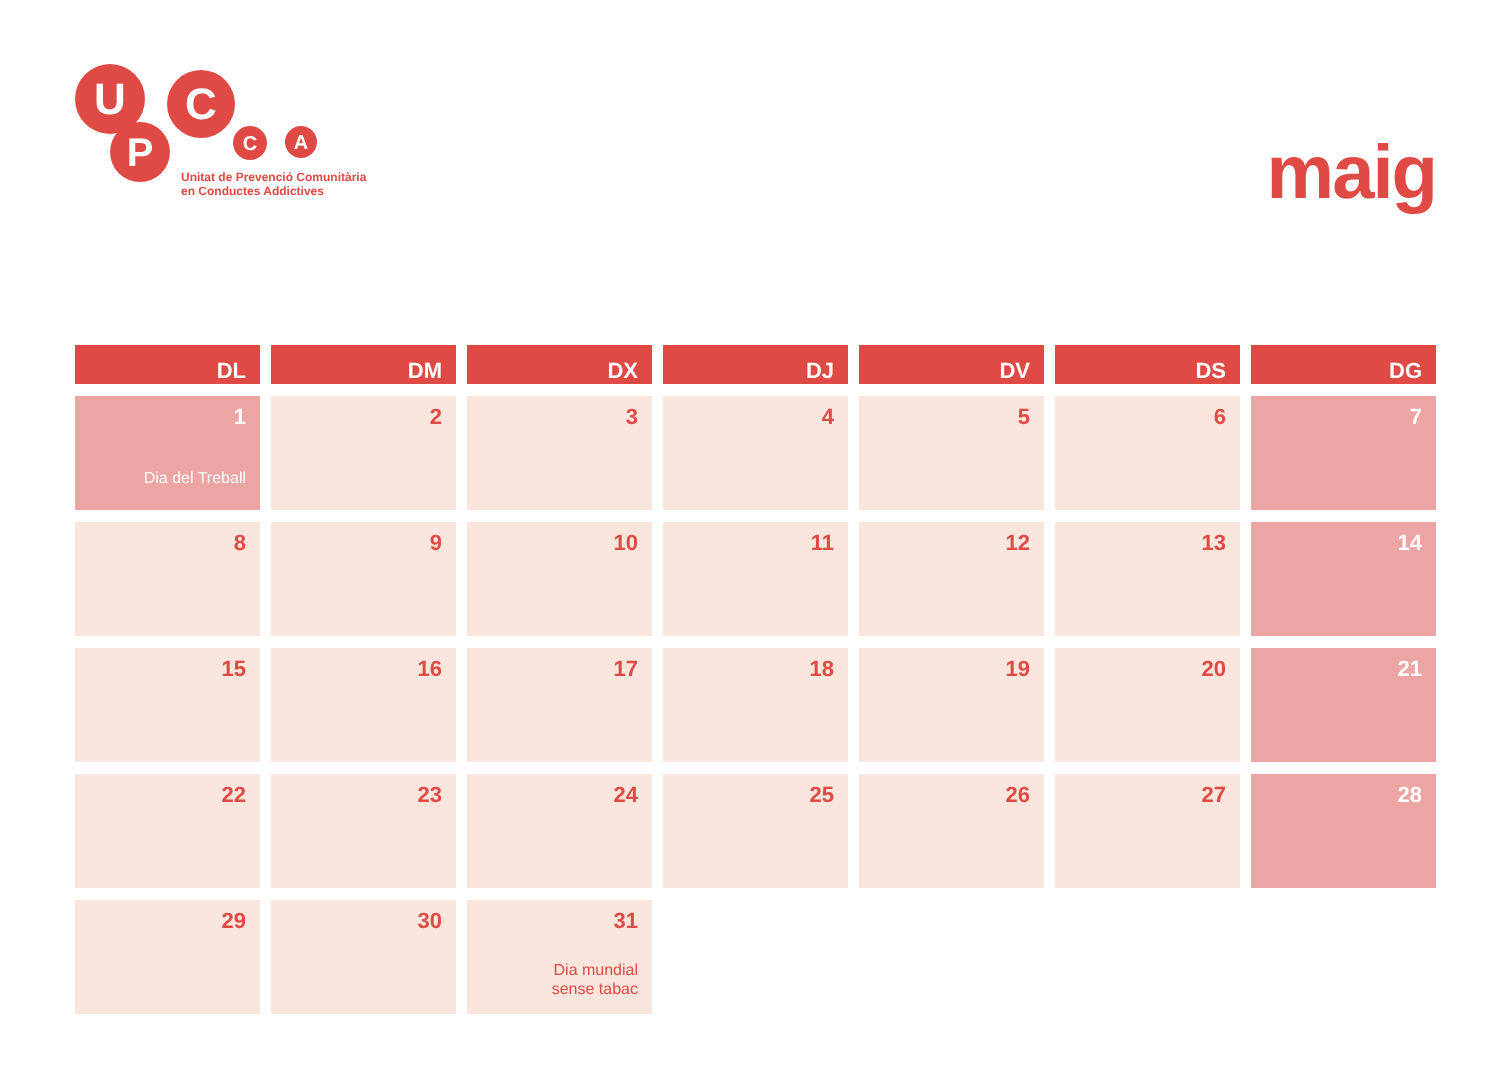U C
P C A
Unitat de Prevenció Comunitària
en Conductes Addictives
maig
| DL | DM | DX | DJ | DV | DS | DG |
| --- | --- | --- | --- | --- | --- | --- |
| 1 Dia del Treball | 2 | 3 | 4 | 5 | 6 | 7 |
| 8 | 9 | 10 | 11 | 12 | 13 | 14 |
| 15 | 16 | 17 | 18 | 19 | 20 | 21 |
| 22 | 23 | 24 | 25 | 26 | 27 | 28 |
| 29 | 30 | 31 Dia mundial sense tabac | | | | |